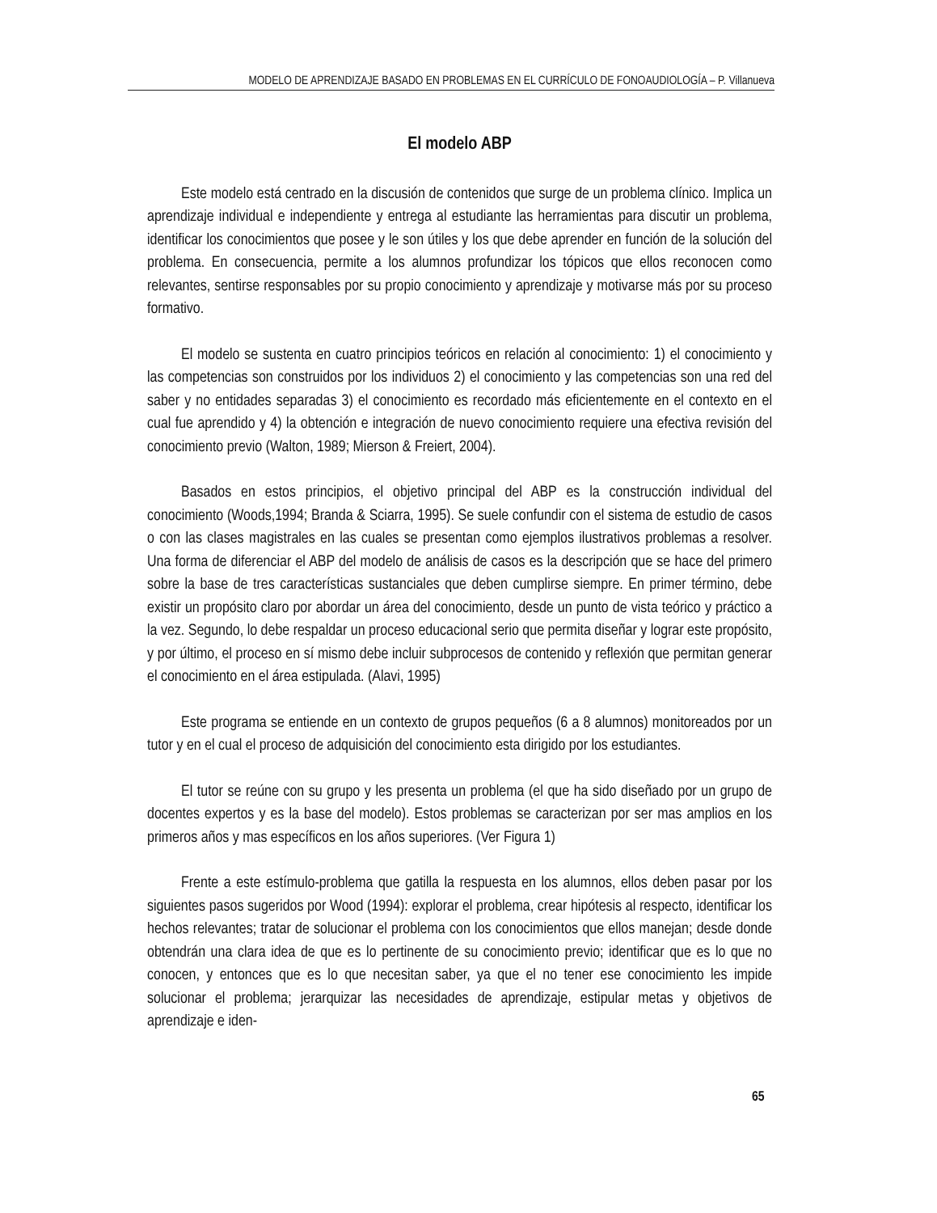MODELO DE APRENDIZAJE BASADO EN PROBLEMAS EN EL CURRÍCULO DE FONOAUDIOLOGÍA – P. Villanueva
El modelo ABP
Este modelo está centrado en la discusión de contenidos que surge de un problema clínico. Implica un aprendizaje individual e independiente y entrega al estudiante las herramientas para discutir un problema, identificar los conocimientos que posee y le son útiles y los que debe aprender en función de la solución del problema. En consecuencia, permite a los alumnos profundizar los tópicos que ellos reconocen como relevantes, sentirse responsables por su propio conocimiento y aprendizaje y motivarse más por su proceso formativo.
El modelo se sustenta en cuatro principios teóricos en relación al conocimiento: 1) el conocimiento y las competencias son construidos por los individuos 2) el conocimiento y las competencias son una red del saber y no entidades separadas 3) el conocimiento es recordado más eficientemente en el contexto en el cual fue aprendido y 4) la obtención e integración de nuevo conocimiento requiere una efectiva revisión del conocimiento previo (Walton, 1989; Mierson & Freiert, 2004).
Basados en estos principios, el objetivo principal del ABP es la construcción individual del conocimiento (Woods,1994; Branda & Sciarra, 1995). Se suele confundir con el sistema de estudio de casos o con las clases magistrales en las cuales se presentan como ejemplos ilustrativos problemas a resolver. Una forma de diferenciar el ABP del modelo de análisis de casos es la descripción que se hace del primero sobre la base de tres características sustanciales que deben cumplirse siempre. En primer término, debe existir un propósito claro por abordar un área del conocimiento, desde un punto de vista teórico y práctico a la vez. Segundo, lo debe respaldar un proceso educacional serio que permita diseñar y lograr este propósito, y por último, el proceso en sí mismo debe incluir subprocesos de contenido y reflexión que permitan generar el conocimiento en el área estipulada. (Alavi, 1995)
Este programa se entiende en un contexto de grupos pequeños (6 a 8 alumnos) monitoreados por un tutor y en el cual el proceso de adquisición del conocimiento esta dirigido por los estudiantes.
El tutor se reúne con su grupo y les presenta un problema (el que ha sido diseñado por un grupo de docentes expertos y es la base del modelo). Estos problemas se caracterizan por ser mas amplios en los primeros años y mas específicos en los años superiores. (Ver Figura 1)
Frente a este estímulo-problema que gatilla la respuesta en los alumnos, ellos deben pasar por los siguientes pasos sugeridos por Wood (1994): explorar el problema, crear hipótesis al respecto, identificar los hechos relevantes; tratar de solucionar el problema con los conocimientos que ellos manejan; desde donde obtendrán una clara idea de que es lo pertinente de su conocimiento previo; identificar que es lo que no conocen, y entonces que es lo que necesitan saber, ya que el no tener ese conocimiento les impide solucionar el problema; jerarquizar las necesidades de aprendizaje, estipular metas y objetivos de aprendizaje e iden-
65